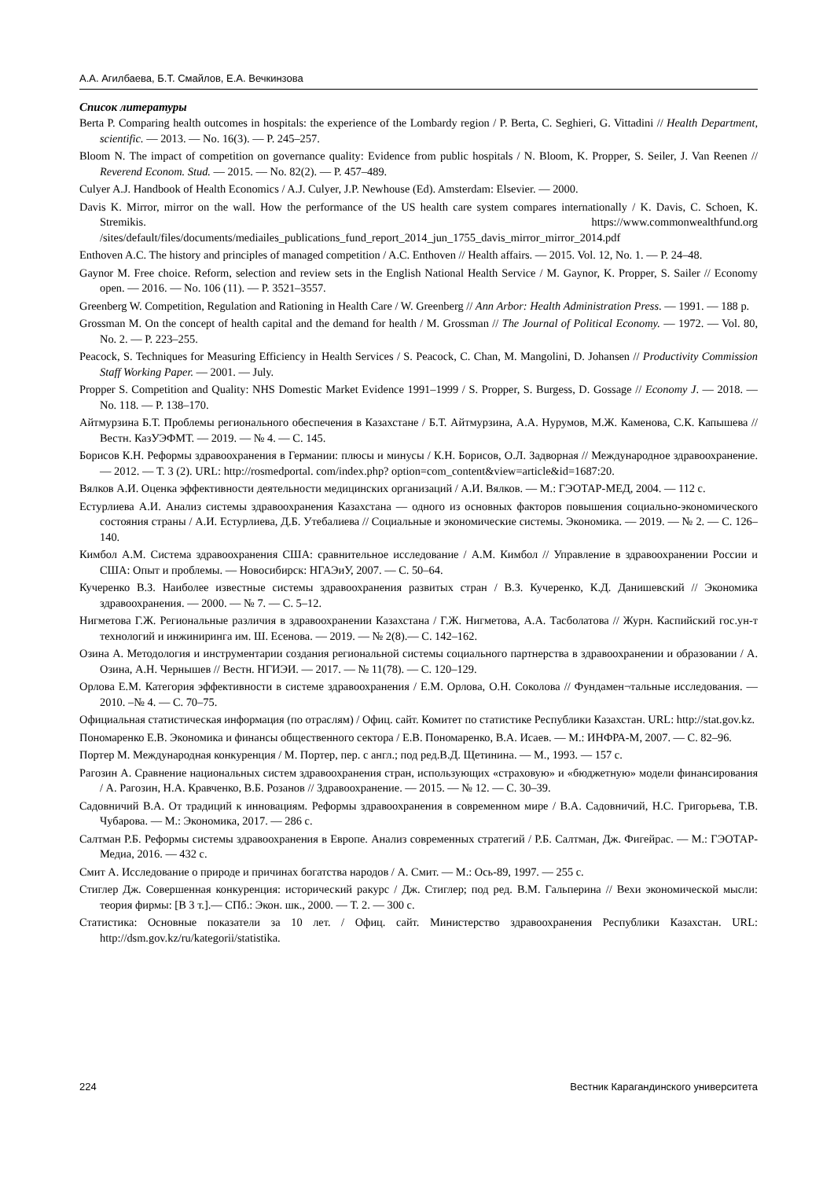А.А. Агилбаева, Б.Т. Смайлов, Е.А. Вечкинзова
Список литературы
Berta P. Comparing health outcomes in hospitals: the experience of the Lombardy region / P. Berta, C. Seghieri, G. Vittadini // Health Department, scientific. — 2013. — No. 16(3). — P. 245–257.
Bloom N. The impact of competition on governance quality: Evidence from public hospitals / N. Bloom, K. Propper, S. Seiler, J. Van Reenen // Reverend Econom. Stud. — 2015. — No. 82(2). — P. 457–489.
Culyer A.J. Handbook of Health Economics / A.J. Culyer, J.P. Newhouse (Ed). Amsterdam: Elsevier. — 2000.
Davis K. Mirror, mirror on the wall. How the performance of the US health care system compares internationally / K. Davis, C. Schoen, K. Stremikis. https://www.commonwealthfund.org /sites/default/files/documents/mediailes_publications_fund_report_2014_jun_1755_davis_mirror_mirror_2014.pdf
Enthoven A.C. The history and principles of managed competition / A.C. Enthoven // Health affairs. — 2015. Vol. 12, No. 1. — P. 24–48.
Gaynor M. Free choice. Reform, selection and review sets in the English National Health Service / M. Gaynor, K. Propper, S. Sailer // Economy open. — 2016. — No. 106 (11). — P. 3521–3557.
Greenberg W. Competition, Regulation and Rationing in Health Care / W. Greenberg // Ann Arbor: Health Administration Press. — 1991. — 188 p.
Grossman M. On the concept of health capital and the demand for health / M. Grossman // The Journal of Political Economy. — 1972. — Vol. 80, No. 2. — P. 223–255.
Peacock, S. Techniques for Measuring Efficiency in Health Services / S. Peacock, C. Chan, M. Mangolini, D. Johansen // Productivity Commission Staff Working Paper. — 2001. — July.
Propper S. Competition and Quality: NHS Domestic Market Evidence 1991–1999 / S. Propper, S. Burgess, D. Gossage // Economy J. — 2018. — No. 118. — P. 138–170.
Айтмурзина Б.Т. Проблемы регионального обеспечения в Казахстане / Б.Т. Айтмурзина, А.А. Нурумов, М.Ж. Каменова, С.К. Капышева // Вестн. КазУЭФМТ. — 2019. — № 4. — С. 145.
Борисов К.Н. Реформы здравоохранения в Германии: плюсы и минусы / К.Н. Борисов, О.Л. Задворная // Международное здравоохранение. — 2012. — Т. 3 (2). URL: http://rosmedportal. com/index.php? option=com_content&view=article&id=1687:20.
Вялков А.И. Оценка эффективности деятельности медицинских организаций / А.И. Вялков. — М.: ГЭОТАР-МЕД, 2004. — 112 с.
Естурлиева А.И. Анализ системы здравоохранения Казахстана — одного из основных факторов повышения социально-экономического состояния страны / А.И. Естурлиева, Д.Б. Утебалиева // Социальные и экономические системы. Экономика. — 2019. — № 2. — С. 126–140.
Кимбол А.М. Система здравоохранения США: сравнительное исследование / А.М. Кимбол // Управление в здравоохранении России и США: Опыт и проблемы. — Новосибирск: НГАЭиУ, 2007. — С. 50–64.
Кучеренко В.З. Наиболее известные системы здравоохранения развитых стран / В.З. Кучеренко, К.Д. Данишевский // Экономика здравоохранения. — 2000. — № 7. — С. 5–12.
Нигметова Г.Ж. Региональные различия в здравоохранении Казахстана / Г.Ж. Нигметова, А.А. Тасболатова // Журн. Каспийский гос.ун-т технологий и инжиниринга им. Ш. Есенова. — 2019. — № 2(8).— С. 142–162.
Озина А. Методология и инструментарии создания региональной системы социального партнерства в здравоохранении и образовании / А. Озина, А.Н. Чернышев // Вестн. НГИЭИ. — 2017. — № 11(78). — С. 120–129.
Орлова Е.М. Категория эффективности в системе здравоохранения / Е.М. Орлова, О.Н. Соколова // Фундамен¬тальные исследования. — 2010. –№ 4. — С. 70–75.
Официальная статистическая информация (по отраслям) / Офиц. сайт. Комитет по статистике Республики Казахстан. URL: http://stat.gov.kz.
Пономаренко Е.В. Экономика и финансы общественного сектора / Е.В. Пономаренко, В.А. Исаев. — М.: ИНФРА-М, 2007. — С. 82–96.
Портер М. Международная конкуренция / М. Портер, пер. с англ.; под ред.В.Д. Щетинина. — М., 1993. — 157 с.
Рагозин А. Сравнение национальных систем здравоохранения стран, использующих «страховую» и «бюджетную» модели финансирования / А. Рагозин, Н.А. Кравченко, В.Б. Розанов // Здравоохранение. — 2015. — № 12. — С. 30–39.
Садовничий В.А. От традиций к инновациям. Реформы здравоохранения в современном мире / В.А. Садовничий, Н.С. Григорьева, Т.В. Чубарова. — М.: Экономика, 2017. — 286 с.
Салтман Р.Б. Реформы системы здравоохранения в Европе. Анализ современных стратегий / Р.Б. Салтман, Дж. Фигейрас. — М.: ГЭОТАР-Медиа, 2016. — 432 с.
Смит А. Исследование о природе и причинах богатства народов / А. Смит. — М.: Ось-89, 1997. — 255 с.
Стиглер Дж. Совершенная конкуренция: исторический ракурс / Дж. Стиглер; под ред. В.М. Гальперина // Вехи экономической мысли: теория фирмы: [В 3 т.].— СПб.: Экон. шк., 2000. — Т. 2. — 300 с.
Статистика: Основные показатели за 10 лет. / Офиц. сайт. Министерство здравоохранения Республики Казахстан. URL: http://dsm.gov.kz/ru/kategorii/statistika.
224 Вестник Карагандинского университета